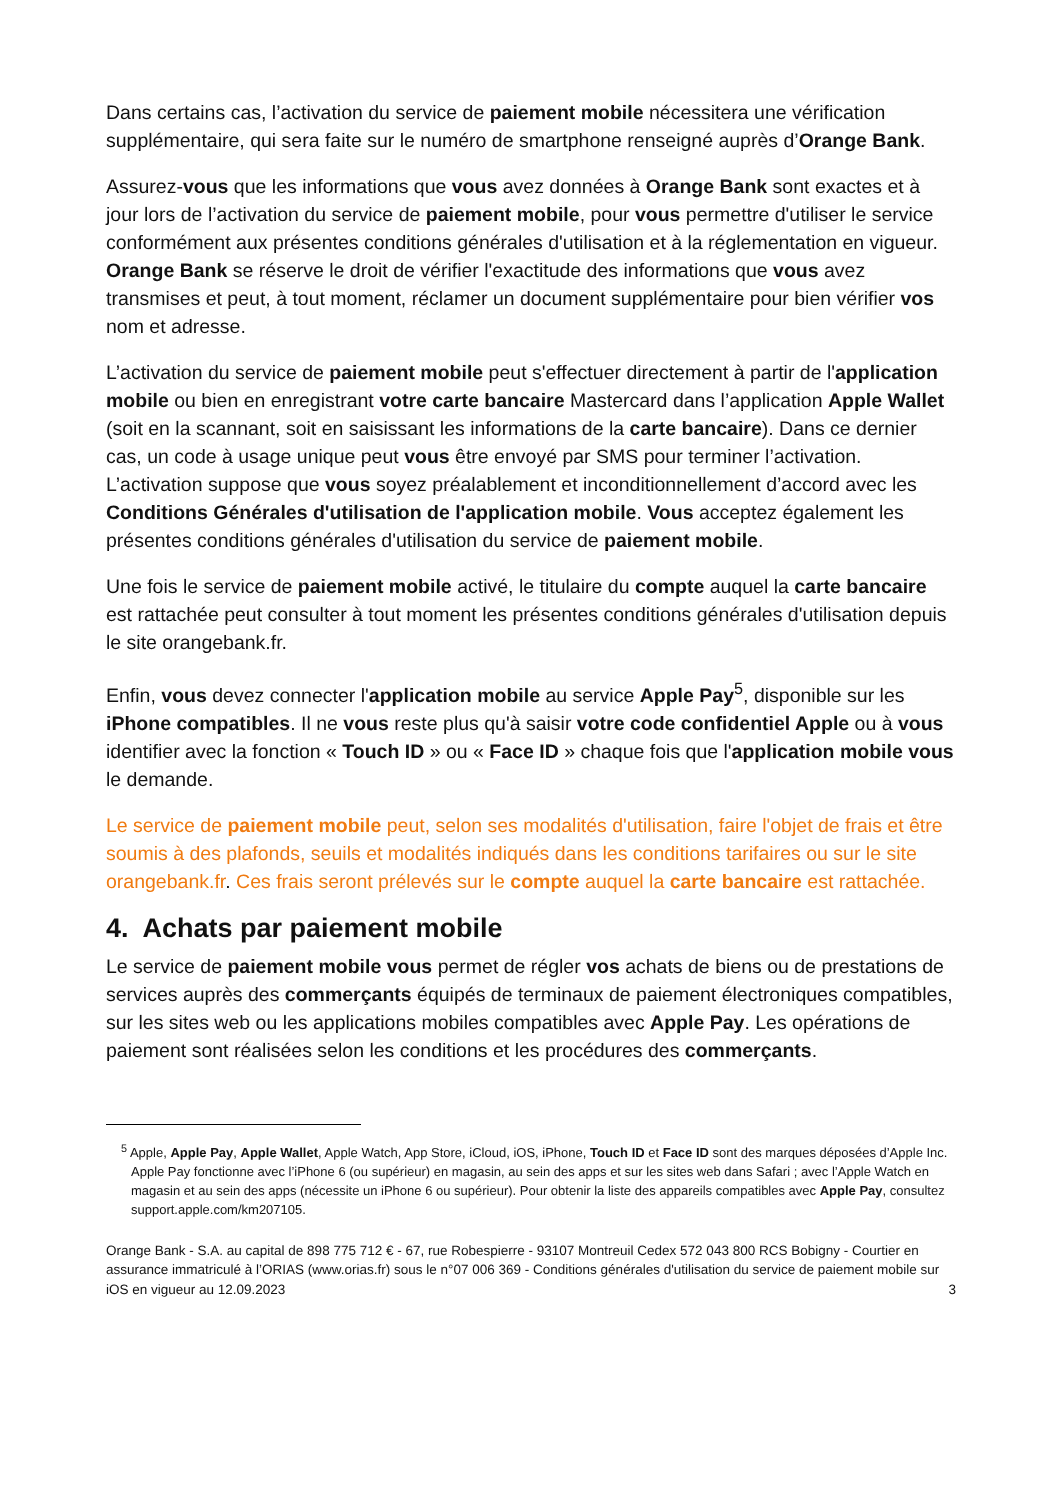Dans certains cas, l’activation du service de paiement mobile nécessitera une vérification supplémentaire, qui sera faite sur le numéro de smartphone renseigné auprès d’Orange Bank.
Assurez-vous que les informations que vous avez données à Orange Bank sont exactes et à jour lors de l’activation du service de paiement mobile, pour vous permettre d'utiliser le service conformément aux présentes conditions générales d'utilisation et à la réglementation en vigueur. Orange Bank se réserve le droit de vérifier l'exactitude des informations que vous avez transmises et peut, à tout moment, réclamer un document supplémentaire pour bien vérifier vos nom et adresse.
L’activation du service de paiement mobile peut s'effectuer directement à partir de l'application mobile ou bien en enregistrant votre carte bancaire Mastercard dans l’application Apple Wallet (soit en la scannant, soit en saisissant les informations de la carte bancaire). Dans ce dernier cas, un code à usage unique peut vous être envoyé par SMS pour terminer l’activation. L’activation suppose que vous soyez préalablement et inconditionnellement d’accord avec les Conditions Générales d'utilisation de l'application mobile. Vous acceptez également les présentes conditions générales d'utilisation du service de paiement mobile.
Une fois le service de paiement mobile activé, le titulaire du compte auquel la carte bancaire est rattachée peut consulter à tout moment les présentes conditions générales d'utilisation depuis le site orangebank.fr.
Enfin, vous devez connecter l'application mobile au service Apple Pay<sup>5</sup>, disponible sur les iPhone compatibles. Il ne vous reste plus qu'à saisir votre code confidentiel Apple ou à vous identifier avec la fonction « Touch ID » ou « Face ID » chaque fois que l'application mobile vous le demande.
Le service de paiement mobile peut, selon ses modalités d'utilisation, faire l'objet de frais et être soumis à des plafonds, seuils et modalités indiqués dans les conditions tarifaires ou sur le site orangebank.fr. Ces frais seront prélevés sur le compte auquel la carte bancaire est rattachée.
4. Achats par paiement mobile
Le service de paiement mobile vous permet de régler vos achats de biens ou de prestations de services auprès des commerçants équipés de terminaux de paiement électroniques compatibles, sur les sites web ou les applications mobiles compatibles avec Apple Pay. Les opérations de paiement sont réalisées selon les conditions et les procédures des commerçants.
<sup>5</sup> Apple, Apple Pay, Apple Wallet, Apple Watch, App Store, iCloud, iOS, iPhone, Touch ID et Face ID sont des marques déposées d’Apple Inc. Apple Pay fonctionne avec l’iPhone 6 (ou supérieur) en magasin, au sein des apps et sur les sites web dans Safari ; avec l’Apple Watch en magasin et au sein des apps (nécessite un iPhone 6 ou supérieur). Pour obtenir la liste des appareils compatibles avec Apple Pay, consultez support.apple.com/km207105.
Orange Bank - S.A. au capital de 898 775 712 € - 67, rue Robespierre - 93107 Montreuil Cedex 572 043 800 RCS Bobigny - Courtier en assurance immatriculé à l’ORIAS (www.orias.fr) sous le n°07 006 369 - Conditions générales d'utilisation du service de paiement mobile sur iOS en vigueur au 12.09.2023 3